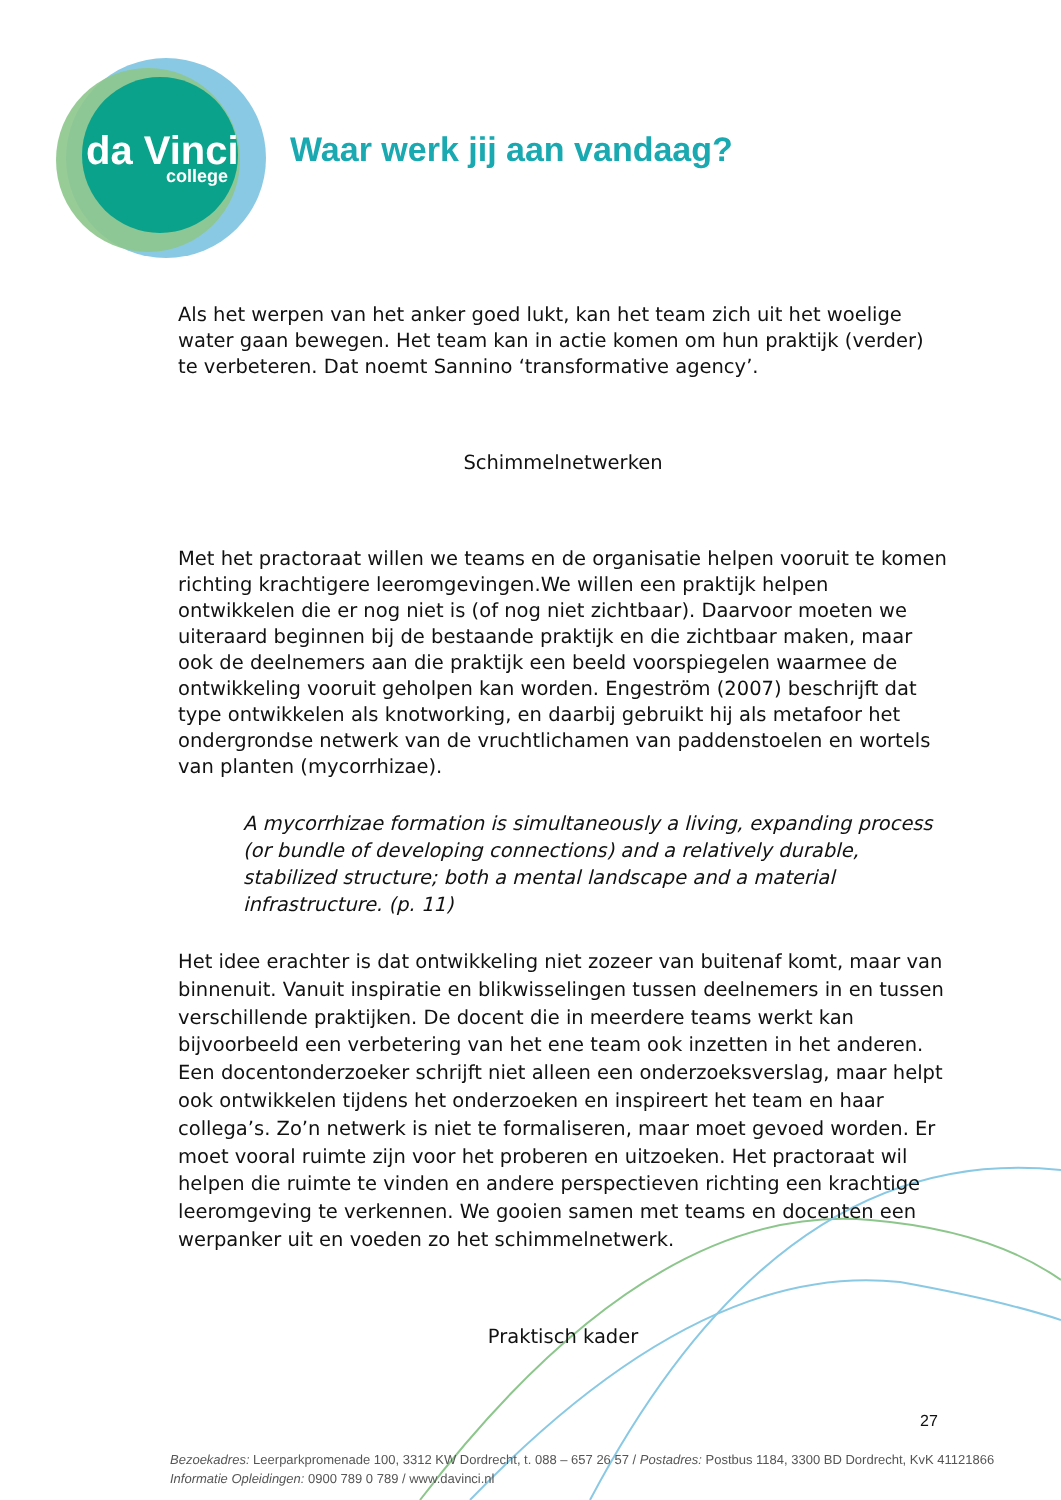da Vinci
college
Waar werk jij aan vandaag?
Als het werpen van het anker goed lukt, kan het team zich uit het woelige water gaan bewegen. Het team kan in actie komen om hun praktijk (verder) te verbeteren. Dat noemt Sannino ‘transformative agency’.
Schimmelnetwerken
Met het practoraat willen we teams en de organisatie helpen vooruit te komen richting krachtigere leeromgevingen.We willen een praktijk helpen ontwikkelen die er nog niet is (of nog niet zichtbaar). Daarvoor moeten we uiteraard beginnen bij de bestaande praktijk en die zichtbaar maken, maar ook de deelnemers aan die praktijk een beeld voorspiegelen waarmee de ontwikkeling vooruit geholpen kan worden. Engeström (2007) beschrijft dat type ontwikkelen als knotworking, en daarbij gebruikt hij als metafoor het ondergrondse netwerk van de vruchtlichamen van paddenstoelen en wortels van planten (mycorrhizae).
A mycorrhizae formation is simultaneously a living, expanding process (or bundle of developing connections) and a relatively durable, stabilized structure; both a mental landscape and a material infrastructure. (p. 11)
Het idee erachter is dat ontwikkeling niet zozeer van buitenaf komt, maar van binnenuit. Vanuit inspiratie en blikwisselingen tussen deelnemers in en tussen verschillende praktijken. De docent die in meerdere teams werkt kan bijvoorbeeld een verbetering van het ene team ook inzetten in het anderen. Een docentonderzoeker schrijft niet alleen een onderzoeksverslag, maar helpt ook ontwikkelen tijdens het onderzoeken en inspireert het team en haar collega’s. Zo’n netwerk is niet te formaliseren, maar moet gevoed worden. Er moet vooral ruimte zijn voor het proberen en uitzoeken. Het practoraat wil helpen die ruimte te vinden en andere perspectieven richting een krachtige leeromgeving te verkennen. We gooien samen met teams en docenten een werpanker uit en voeden zo het schimmelnetwerk.
Praktisch kader
27
Bezoekadres: Leerparkpromenade 100, 3312 KW Dordrecht, t. 088 – 657 26 57 / Postadres: Postbus 1184, 3300 BD Dordrecht, KvK 41121866
Informatie Opleidingen: 0900 789 0 789 / www.davinci.nl